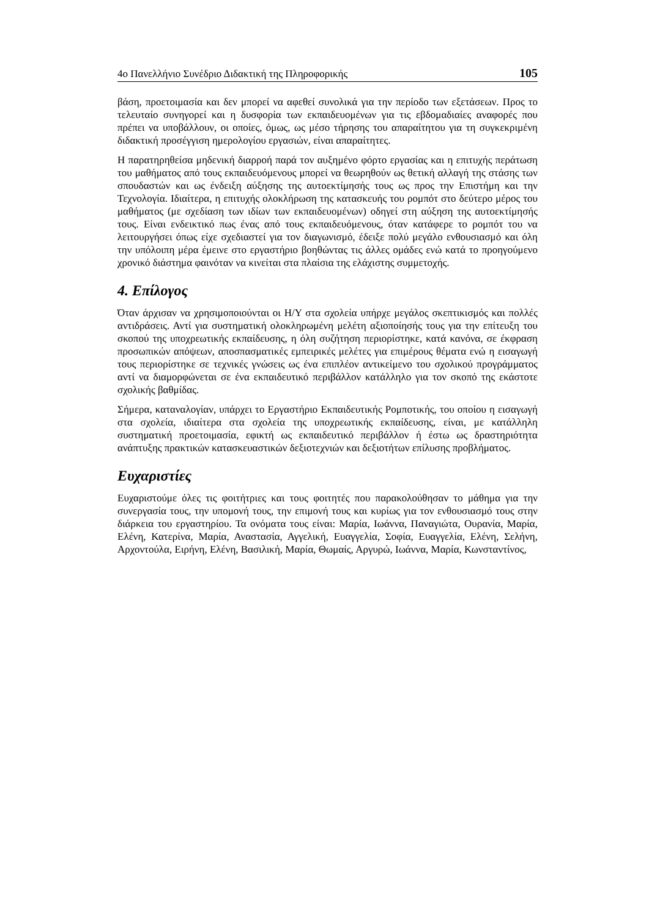4ο Πανελλήνιο Συνέδριο Διδακτική της Πληροφορικής 105
βάση, προετοιμασία και δεν μπορεί να αφεθεί συνολικά για την περίοδο των εξετάσεων. Προς το τελευταίο συνηγορεί και η δυσφορία των εκπαιδευομένων για τις εβδομαδιαίες αναφορές που πρέπει να υποβάλλουν, οι οποίες, όμως, ως μέσο τήρησης του απαραίτητου για τη συγκεκριμένη διδακτική προσέγγιση ημερολογίου εργασιών, είναι απαραίτητες.
Η παρατηρηθείσα μηδενική διαρροή παρά τον αυξημένο φόρτο εργασίας και η επιτυχής περάτωση του μαθήματος από τους εκπαιδευόμενους μπορεί να θεωρηθούν ως θετική αλλαγή της στάσης των σπουδαστών και ως ένδειξη αύξησης της αυτοεκτίμησής τους ως προς την Επιστήμη και την Τεχνολογία. Ιδιαίτερα, η επιτυχής ολοκλήρωση της κατασκευής του ρομπότ στο δεύτερο μέρος του μαθήματος (με σχεδίαση των ιδίων των εκπαιδευομένων) οδηγεί στη αύξηση της αυτοεκτίμησής τους. Είναι ενδεικτικό πως ένας από τους εκπαιδευόμενους, όταν κατάφερε το ρομπότ του να λειτουργήσει όπως είχε σχεδιαστεί για τον διαγωνισμό, έδειξε πολύ μεγάλο ενθουσιασμό και όλη την υπόλοιπη μέρα έμεινε στο εργαστήριο βοηθώντας τις άλλες ομάδες ενώ κατά το προηγούμενο χρονικό διάστημα φαινόταν να κινείται στα πλαίσια της ελάχιστης συμμετοχής.
4. Επίλογος
Όταν άρχισαν να χρησιμοποιούνται οι Η/Υ στα σχολεία υπήρχε μεγάλος σκεπτικισμός και πολλές αντιδράσεις. Αντί για συστηματική ολοκληρωμένη μελέτη αξιοποίησής τους για την επίτευξη του σκοπού της υποχρεωτικής εκπαίδευσης, η όλη συζήτηση περιορίστηκε, κατά κανόνα, σε έκφραση προσωπικών απόψεων, αποσπασματικές εμπειρικές μελέτες για επιμέρους θέματα ενώ η εισαγωγή τους περιορίστηκε σε τεχνικές γνώσεις ως ένα επιπλέον αντικείμενο του σχολικού προγράμματος αντί να διαμορφώνεται σε ένα εκπαιδευτικό περιβάλλον κατάλληλο για τον σκοπό της εκάστοτε σχολικής βαθμίδας.
Σήμερα, καταναλογίαν, υπάρχει το Εργαστήριο Εκπαιδευτικής Ρομποτικής, του οποίου η εισαγωγή στα σχολεία, ιδιαίτερα στα σχολεία της υποχρεωτικής εκπαίδευσης, είναι, με κατάλληλη συστηματική προετοιμασία, εφικτή ως εκπαιδευτικό περιβάλλον ή έστω ως δραστηριότητα ανάπτυξης πρακτικών κατασκευαστικών δεξιοτεχνιών και δεξιοτήτων επίλυσης προβλήματος.
Ευχαριστίες
Ευχαριστούμε όλες τις φοιτήτριες και τους φοιτητές που παρακολούθησαν το μάθημα για την συνεργασία τους, την υπομονή τους, την επιμονή τους και κυρίως για τον ενθουσιασμό τους στην διάρκεια του εργαστηρίου. Τα ονόματα τους είναι: Μαρία, Ιωάννα, Παναγιώτα, Ουρανία, Μαρία, Ελένη, Κατερίνα, Μαρία, Αναστασία, Αγγελική, Ευαγγελία, Σοφία, Ευαγγελία, Ελένη, Σελήνη, Αρχοντούλα, Ειρήνη, Ελένη, Βασιλική, Μαρία, Θωμαίς, Αργυρώ, Ιωάννα, Μαρία, Κωνσταντίνος,